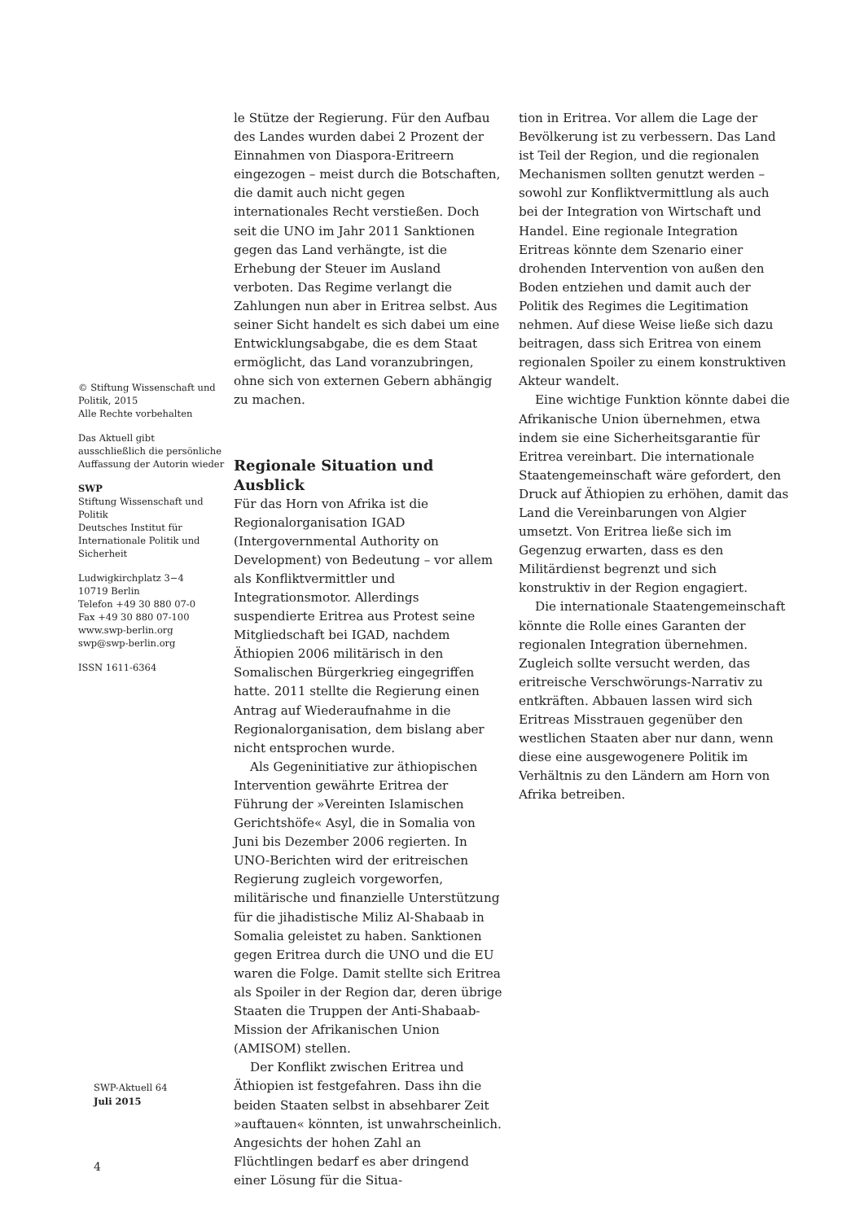le Stütze der Regierung. Für den Aufbau des Landes wurden dabei 2 Prozent der Einnahmen von Diaspora-Eritreern eingezogen – meist durch die Botschaften, die damit auch nicht gegen internationales Recht verstießen. Doch seit die UNO im Jahr 2011 Sanktionen gegen das Land verhängte, ist die Erhebung der Steuer im Ausland verboten. Das Regime verlangt die Zahlungen nun aber in Eritrea selbst. Aus seiner Sicht handelt es sich dabei um eine Entwicklungsabgabe, die es dem Staat ermöglicht, das Land voranzubringen, ohne sich von externen Gebern abhängig zu machen.
Regionale Situation und Ausblick
Für das Horn von Afrika ist die Regionalorganisation IGAD (Intergovernmental Authority on Development) von Bedeutung – vor allem als Konfliktvermittler und Integrationsmotor. Allerdings suspendierte Eritrea aus Protest seine Mitgliedschaft bei IGAD, nachdem Äthiopien 2006 militärisch in den Somalischen Bürgerkrieg eingegriffen hatte. 2011 stellte die Regierung einen Antrag auf Wiederaufnahme in die Regionalorganisation, dem bislang aber nicht entsprochen wurde.
Als Gegeninitiative zur äthiopischen Intervention gewährte Eritrea der Führung der »Vereinten Islamischen Gerichtshöfe« Asyl, die in Somalia von Juni bis Dezember 2006 regierten. In UNO-Berichten wird der eritreischen Regierung zugleich vorgeworfen, militärische und finanzielle Unterstützung für die jihadistische Miliz Al-Shabaab in Somalia geleistet zu haben. Sanktionen gegen Eritrea durch die UNO und die EU waren die Folge. Damit stellte sich Eritrea als Spoiler in der Region dar, deren übrige Staaten die Truppen der Anti-Shabaab-Mission der Afrikanischen Union (AMISOM) stellen.
Der Konflikt zwischen Eritrea und Äthiopien ist festgefahren. Dass ihn die beiden Staaten selbst in absehbarer Zeit »auftauen« könnten, ist unwahrscheinlich. Angesichts der hohen Zahl an Flüchtlingen bedarf es aber dringend einer Lösung für die Situa-
tion in Eritrea. Vor allem die Lage der Bevölkerung ist zu verbessern. Das Land ist Teil der Region, und die regionalen Mechanismen sollten genutzt werden – sowohl zur Konfliktvermittlung als auch bei der Integration von Wirtschaft und Handel. Eine regionale Integration Eritreas könnte dem Szenario einer drohenden Intervention von außen den Boden entziehen und damit auch der Politik des Regimes die Legitimation nehmen. Auf diese Weise ließe sich dazu beitragen, dass sich Eritrea von einem regionalen Spoiler zu einem konstruktiven Akteur wandelt.
Eine wichtige Funktion könnte dabei die Afrikanische Union übernehmen, etwa indem sie eine Sicherheitsgarantie für Eritrea vereinbart. Die internationale Staatengemeinschaft wäre gefordert, den Druck auf Äthiopien zu erhöhen, damit das Land die Vereinbarungen von Algier umsetzt. Von Eritrea ließe sich im Gegenzug erwarten, dass es den Militärdienst begrenzt und sich konstruktiv in der Region engagiert.
Die internationale Staatengemeinschaft könnte die Rolle eines Garanten der regionalen Integration übernehmen. Zugleich sollte versucht werden, das eritreische Verschwörungs-Narrativ zu entkräften. Abbauen lassen wird sich Eritreas Misstrauen gegenüber den westlichen Staaten aber nur dann, wenn diese eine ausgewogenere Politik im Verhältnis zu den Ländern am Horn von Afrika betreiben.
© Stiftung Wissenschaft und Politik, 2015
Alle Rechte vorbehalten
Das Aktuell gibt ausschließlich die persönliche Auffassung der Autorin wieder
SWP
Stiftung Wissenschaft und Politik
Deutsches Institut für Internationale Politik und Sicherheit
Ludwigkirchplatz 3−4
10719 Berlin
Telefon +49 30 880 07-0
Fax +49 30 880 07-100
www.swp-berlin.org
swp@swp-berlin.org
ISSN 1611-6364
SWP-Aktuell 64
Juli 2015
4